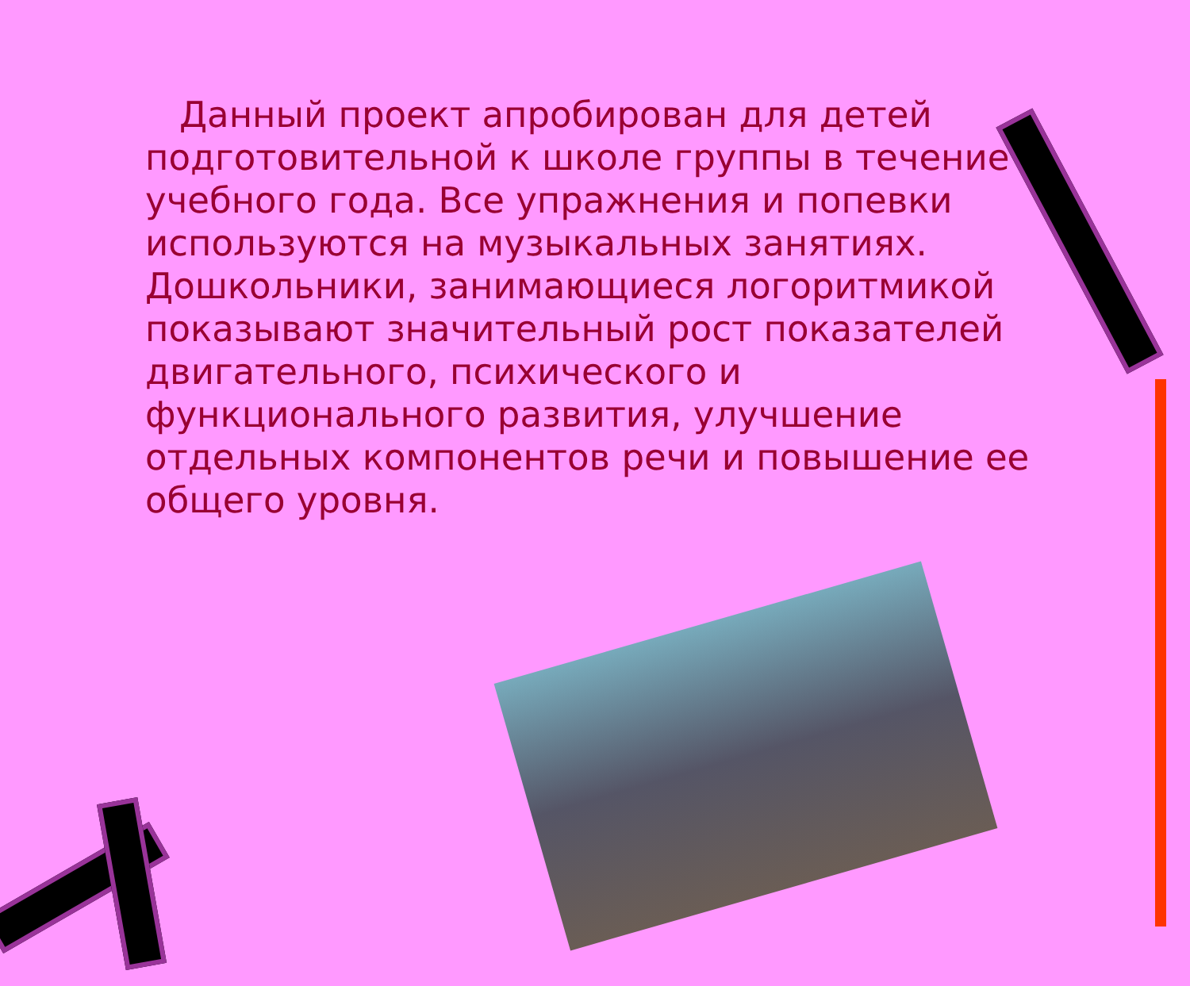Данный проект апробирован для детей подготовительной к школе группы в течение учебного года. Все упражнения и попевки используются на музыкальных занятиях. Дошкольники, занимающиеся логоритмикой показывают значительный рост показателей двигательного, психического и функционального развития, улучшение отдельных компонентов речи и повышение ее общего уровня.